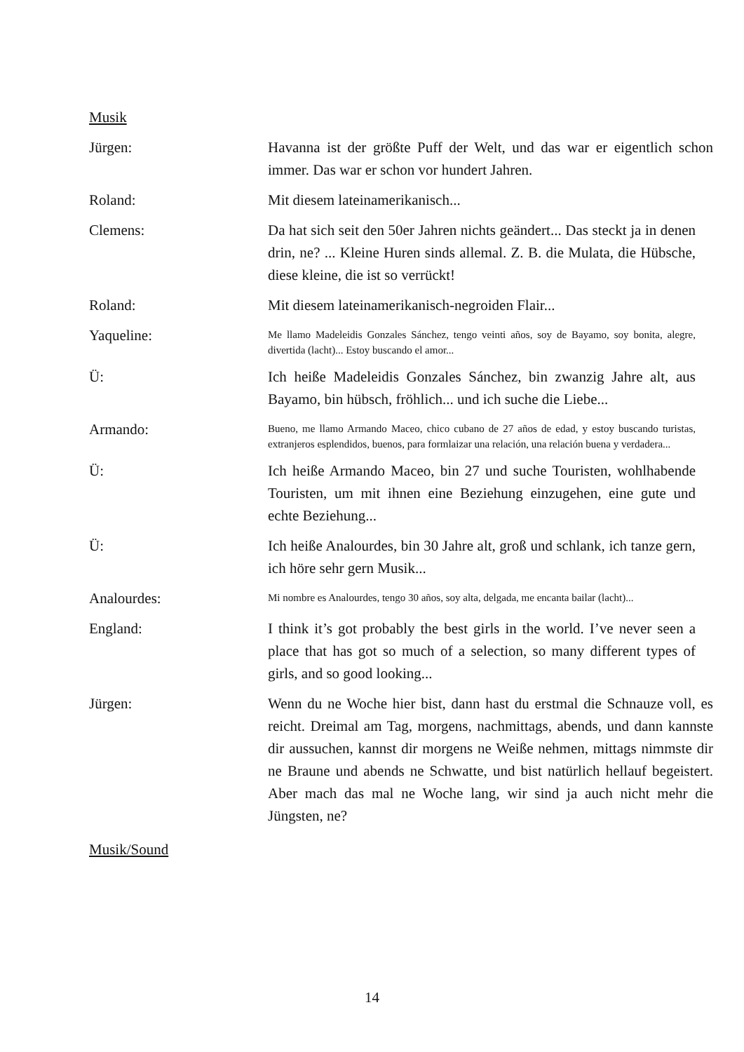Musik
Jürgen: Havanna ist der größte Puff der Welt, und das war er eigentlich schon immer. Das war er schon vor hundert Jahren.
Roland: Mit diesem lateinamerikanisch...
Clemens: Da hat sich seit den 50er Jahren nichts geändert... Das steckt ja in denen drin, ne? ... Kleine Huren sinds allemal. Z. B. die Mulata, die Hübsche, diese kleine, die ist so verrückt!
Roland: Mit diesem lateinamerikanisch-negroiden Flair...
Yaqueline:
Me llamo Madeleidis Gonzales Sánchez, tengo veinti años, soy de Bayamo, soy bonita, alegre, divertida (lacht)... Estoy buscando el amor...
Ü: Ich heiße Madeleidis Gonzales Sánchez, bin zwanzig Jahre alt, aus Bayamo, bin hübsch, fröhlich... und ich suche die Liebe...
Armando:
Bueno, me llamo Armando Maceo, chico cubano de 27 años de edad, y estoy buscando turistas, extranjeros esplendidos, buenos, para formlaizar una relación, una relación buena y verdadera...
Ü: Ich heiße Armando Maceo, bin 27 und suche Touristen, wohlhabende Touristen, um mit ihnen eine Beziehung einzugehen, eine gute und echte Beziehung...
Ü: Ich heiße Analourdes, bin 30 Jahre alt, groß und schlank, ich tanze gern, ich höre sehr gern Musik...
Analourdes:
Mi nombre es Analourdes, tengo 30 años, soy alta, delgada, me encanta bailar (lacht)...
England: I think it’s got probably the best girls in the world. I’ve never seen a place that has got so much of a selection, so many different types of girls, and so good looking...
Jürgen: Wenn du ne Woche hier bist, dann hast du erstmal die Schnauze voll, es reicht. Dreimal am Tag, morgens, nachmittags, abends, und dann kannste dir aussuchen, kannst dir morgens ne Weiße nehmen, mittags nimmste dir ne Braune und abends ne Schwatte, und bist natürlich hellauf begeistert. Aber mach das mal ne Woche lang, wir sind ja auch nicht mehr die Jüngsten, ne?
Musik/Sound
14